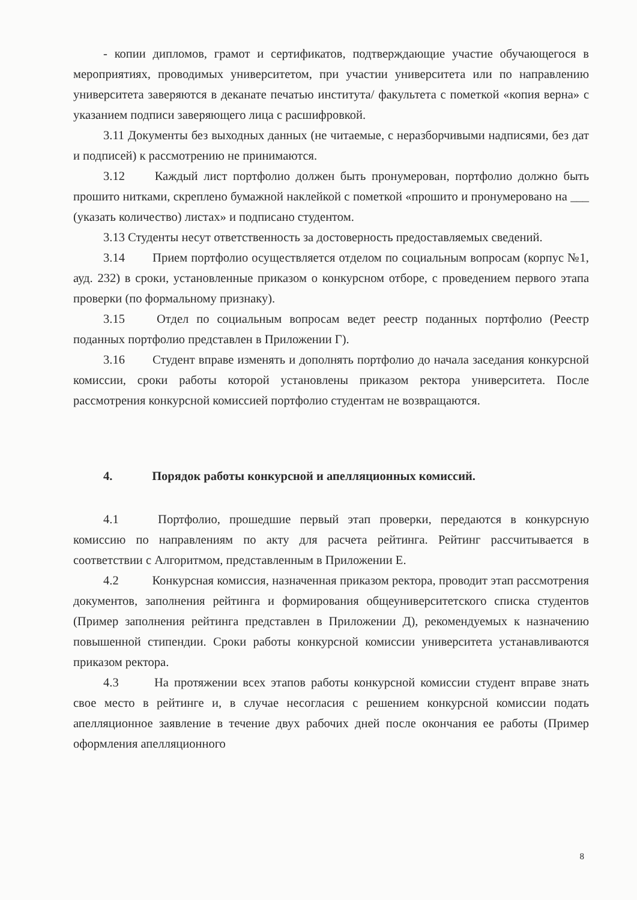- копии дипломов, грамот и сертификатов, подтверждающие участие обучающегося в мероприятиях, проводимых университетом, при участии университета или по направлению университета заверяются в деканате печатью института/ факультета с пометкой «копия верна» с указанием подписи заверяющего лица с расшифровкой.
3.11 Документы без выходных данных (не читаемые, с неразборчивыми надписями, без дат и подписей) к рассмотрению не принимаются.
3.12 Каждый лист портфолио должен быть пронумерован, портфолио должно быть прошито нитками, скреплено бумажной наклейкой с пометкой «прошито и пронумеровано на ___ (указать количество) листах» и подписано студентом.
3.13 Студенты несут ответственность за достоверность предоставляемых сведений.
3.14 Прием портфолио осуществляется отделом по социальным вопросам (корпус №1, ауд. 232) в сроки, установленные приказом о конкурсном отборе, с проведением первого этапа проверки (по формальному признаку).
3.15 Отдел по социальным вопросам ведет реестр поданных портфолио (Реестр поданных портфолио представлен в Приложении Г).
3.16 Студент вправе изменять и дополнять портфолио до начала заседания конкурсной комиссии, сроки работы которой установлены приказом ректора университета. После рассмотрения конкурсной комиссией портфолио студентам не возвращаются.
4. Порядок работы конкурсной и апелляционных комиссий.
4.1 Портфолио, прошедшие первый этап проверки, передаются в конкурсную комиссию по направлениям по акту для расчета рейтинга. Рейтинг рассчитывается в соответствии с Алгоритмом, представленным в Приложении Е.
4.2 Конкурсная комиссия, назначенная приказом ректора, проводит этап рассмотрения документов, заполнения рейтинга и формирования общеуниверситетского списка студентов (Пример заполнения рейтинга представлен в Приложении Д), рекомендуемых к назначению повышенной стипендии. Сроки работы конкурсной комиссии университета устанавливаются приказом ректора.
4.3 На протяжении всех этапов работы конкурсной комиссии студент вправе знать свое место в рейтинге и, в случае несогласия с решением конкурсной комиссии подать апелляционное заявление в течение двух рабочих дней после окончания ее работы (Пример оформления апелляционного
8